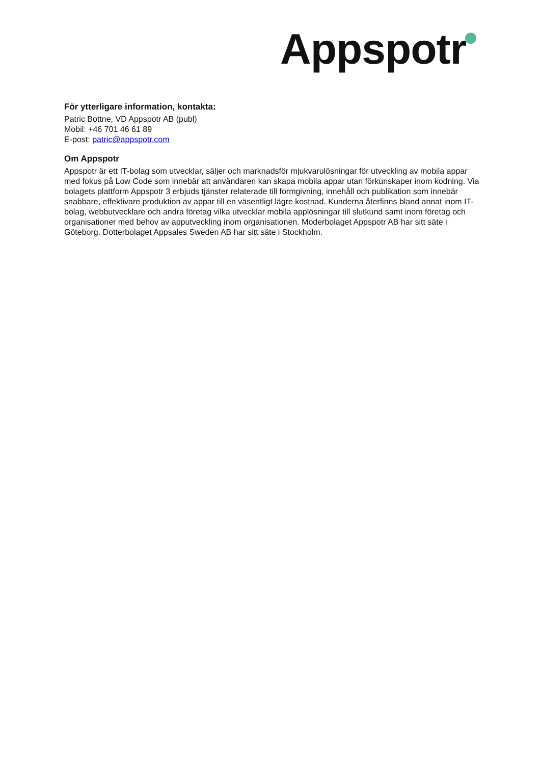Appspotr
För ytterligare information, kontakta:
Patric Bottne, VD Appspotr AB (publ)
Mobil: +46 701 46 61 89
E-post: patric@appspotr.com
Om Appspotr
Appspotr är ett IT-bolag som utvecklar, säljer och marknadsför mjukvarulösningar för utveckling av mobila appar med fokus på Low Code som innebär att användaren kan skapa mobila appar utan förkunskaper inom kodning. Via bolagets plattform Appspotr 3 erbjuds tjänster relaterade till formgivning, innehåll och publikation som innebär snabbare, effektivare produktion av appar till en väsentligt lägre kostnad. Kunderna återfinns bland annat inom IT-bolag, webbutvecklare och andra företag vilka utvecklar mobila applösningar till slutkund samt inom företag och organisationer med behov av apputveckling inom organisationen. Moderbolaget Appspotr AB har sitt säte i Göteborg. Dotterbolaget Appsales Sweden AB har sitt säte i Stockholm.